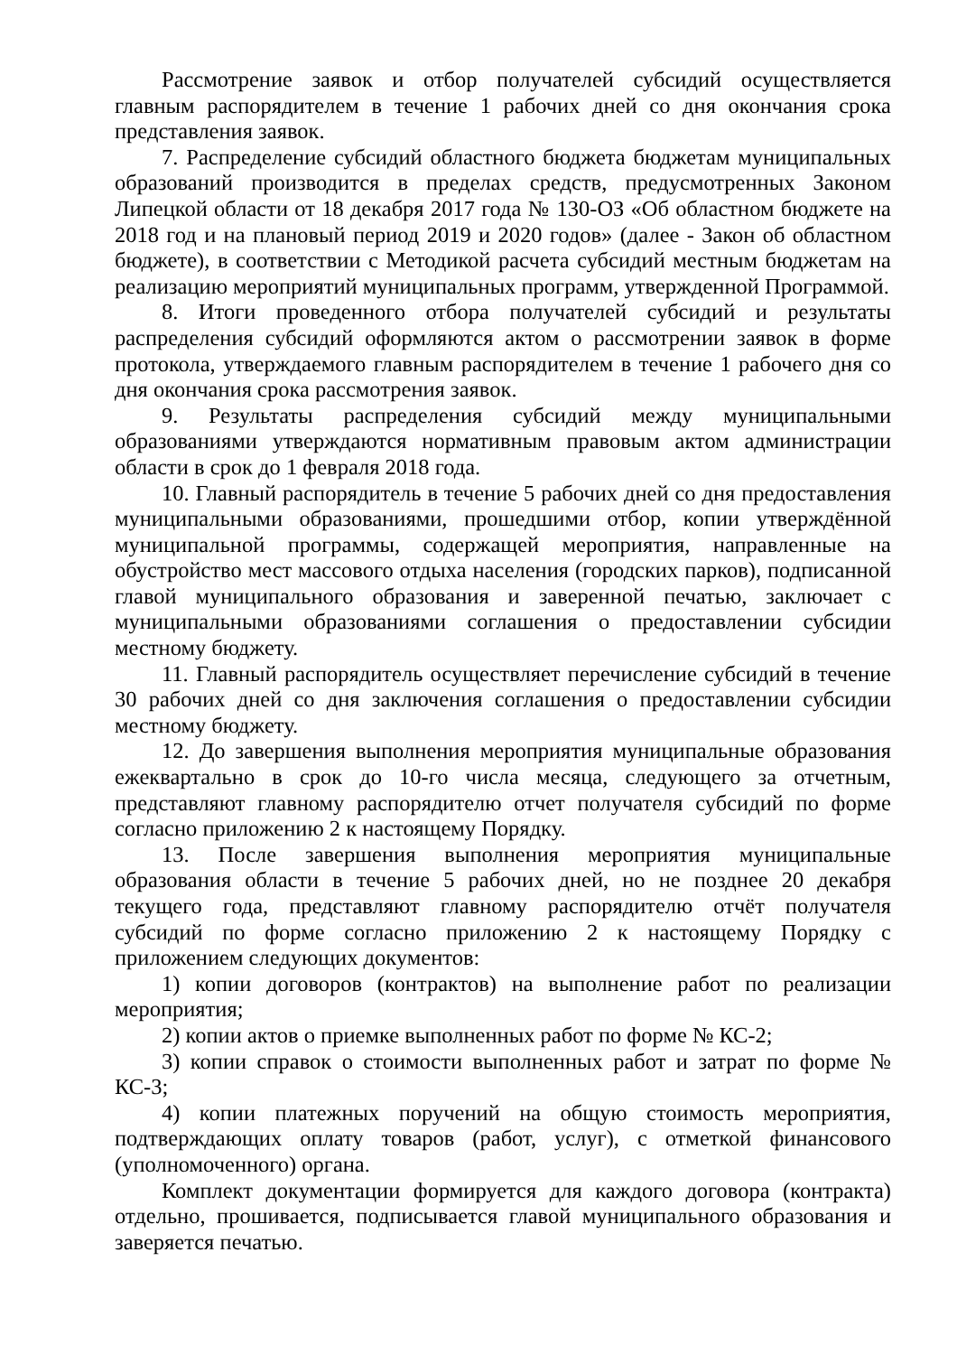Рассмотрение заявок и отбор получателей субсидий осуществляется главным распорядителем в течение 1 рабочих дней со дня окончания срока представления заявок.
7. Распределение субсидий областного бюджета бюджетам муниципальных образований производится в пределах средств, предусмотренных Законом Липецкой области от 18 декабря 2017 года № 130-ОЗ «Об областном бюджете на 2018 год и на плановый период 2019 и 2020 годов» (далее - Закон об областном бюджете), в соответствии с Методикой расчета субсидий местным бюджетам на реализацию мероприятий муниципальных программ, утвержденной Программой.
8. Итоги проведенного отбора получателей субсидий и результаты распределения субсидий оформляются актом о рассмотрении заявок в форме протокола, утверждаемого главным распорядителем в течение 1 рабочего дня со дня окончания срока рассмотрения заявок.
9. Результаты распределения субсидий между муниципальными образованиями утверждаются нормативным правовым актом администрации области в срок до 1 февраля 2018 года.
10. Главный распорядитель в течение 5 рабочих дней со дня предоставления муниципальными образованиями, прошедшими отбор, копии утверждённой муниципальной программы, содержащей мероприятия, направленные на обустройство мест массового отдыха населения (городских парков), подписанной главой муниципального образования и заверенной печатью, заключает с муниципальными образованиями соглашения о предоставлении субсидии местному бюджету.
11. Главный распорядитель осуществляет перечисление субсидий в течение 30 рабочих дней со дня заключения соглашения о предоставлении субсидии местному бюджету.
12. До завершения выполнения мероприятия муниципальные образования ежеквартально в срок до 10-го числа месяца, следующего за отчетным, представляют главному распорядителю отчет получателя субсидий по форме согласно приложению 2 к настоящему Порядку.
13. После завершения выполнения мероприятия муниципальные образования области в течение 5 рабочих дней, но не позднее 20 декабря текущего года, представляют главному распорядителю отчёт получателя субсидий по форме согласно приложению 2 к настоящему Порядку с приложением следующих документов:
1) копии договоров (контрактов) на выполнение работ по реализации мероприятия;
2) копии актов о приемке выполненных работ по форме № КС-2;
3) копии справок о стоимости выполненных работ и затрат по форме № КС-3;
4) копии платежных поручений на общую стоимость мероприятия, подтверждающих оплату товаров (работ, услуг), с отметкой финансового (уполномоченного) органа.
Комплект документации формируется для каждого договора (контракта) отдельно, прошивается, подписывается главой муниципального образования и заверяется печатью.